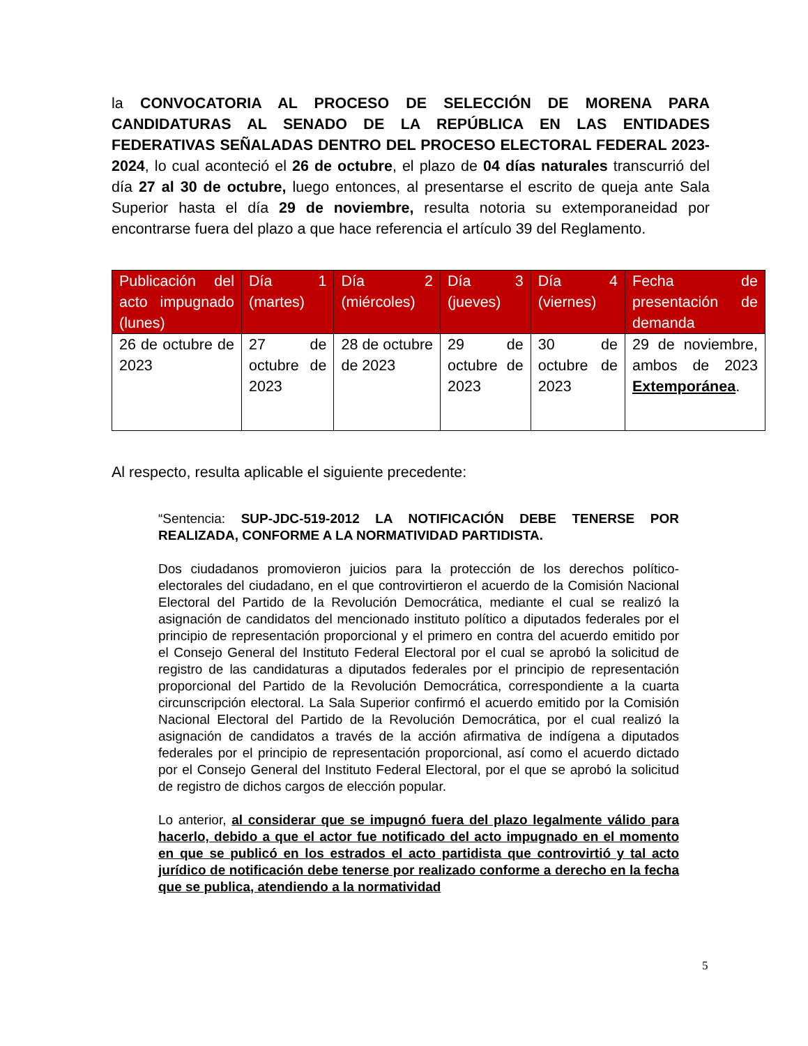la CONVOCATORIA AL PROCESO DE SELECCIÓN DE MORENA PARA CANDIDATURAS AL SENADO DE LA REPÚBLICA EN LAS ENTIDADES FEDERATIVAS SEÑALADAS DENTRO DEL PROCESO ELECTORAL FEDERAL 2023-2024, lo cual aconteció el 26 de octubre, el plazo de 04 días naturales transcurrió del día 27 al 30 de octubre, luego entonces, al presentarse el escrito de queja ante Sala Superior hasta el día 29 de noviembre, resulta notoria su extemporaneidad por encontrarse fuera del plazo a que hace referencia el artículo 39 del Reglamento.
| Publicación del acto impugnado (lunes) | Día 1 (martes) | Día 2 (miércoles) | Día 3 (jueves) | Día 4 (viernes) | Fecha de presentación de demanda |
| --- | --- | --- | --- | --- | --- |
| 26 de octubre de 2023 | 27 de octubre de 2023 | 28 de octubre de 2023 | 29 de octubre de 2023 | 30 de octubre de 2023 | 29 de noviembre, ambos de 2023 Extemporánea . |
Al respecto, resulta aplicable el siguiente precedente:
“Sentencia: SUP-JDC-519-2012 LA NOTIFICACIÓN DEBE TENERSE POR REALIZADA, CONFORME A LA NORMATIVIDAD PARTIDISTA.
Dos ciudadanos promovieron juicios para la protección de los derechos político-electorales del ciudadano, en el que controvirtieron el acuerdo de la Comisión Nacional Electoral del Partido de la Revolución Democrática, mediante el cual se realizó la asignación de candidatos del mencionado instituto político a diputados federales por el principio de representación proporcional y el primero en contra del acuerdo emitido por el Consejo General del Instituto Federal Electoral por el cual se aprobó la solicitud de registro de las candidaturas a diputados federales por el principio de representación proporcional del Partido de la Revolución Democrática, correspondiente a la cuarta circunscripción electoral. La Sala Superior confirmó el acuerdo emitido por la Comisión Nacional Electoral del Partido de la Revolución Democrática, por el cual realizó la asignación de candidatos a través de la acción afirmativa de indígena a diputados federales por el principio de representación proporcional, así como el acuerdo dictado por el Consejo General del Instituto Federal Electoral, por el que se aprobó la solicitud de registro de dichos cargos de elección popular.
Lo anterior, al considerar que se impugnó fuera del plazo legalmente válido para hacerlo, debido a que el actor fue notificado del acto impugnado en el momento en que se publicó en los estrados el acto partidista que controvirtió y tal acto jurídico de notificación debe tenerse por realizado conforme a derecho en la fecha que se publica, atendiendo a la normatividad
5